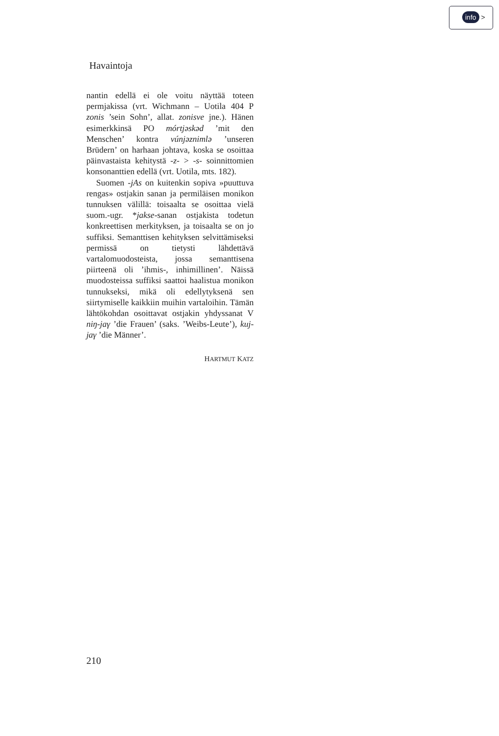info >
Havaintoja
nantin edellä ei ole voitu näyttää toteen permjakissa (vrt. Wichmann – Uotila 404 P zonis ’sein Sohn’, allat. zonisve jne.). Hänen esimerkkinsä PO mórtjəskəd ’mit den Menschen’ kontra vúnjəznimlə ’unseren Brüdern’ on harhaan johtava, koska se osoittaa päinvastaista kehitystä -z- > -s- soinnittomien konsonanttien edellä (vrt. Uotila, mts. 182).
Suomen -jAs on kuitenkin sopiva »puuttuva rengas» ostjakin sanan ja permiläisen monikon tunnuksen välillä: toisaalta se osoittaa vielä suom.-ugr. *jakse-sanan ostjakista todetun konkreettisen merkityksen, ja toisaalta se on jo suffiksi. Semanttisen kehityksen selvittämiseksi permissä on tietysti lähdettävä vartalomuodosteista, jossa semanttisena piirteenä oli ’ihmis-, inhimillinen’. Näissä muodosteissa suffiksi saattoi haalistua monikon tunnukseksi, mikä oli edellytyksenä sen siirtymiselle kaikkiin muihin vartaloihin. Tämän lähtökohdan osoittavat ostjakin yhdyssanat V niŋ-jaγ ’die Frauen’ (saks. ’Weibs-Leute’), kuj-jaγ ’die Männer’.
HARTMUT KATZ
210